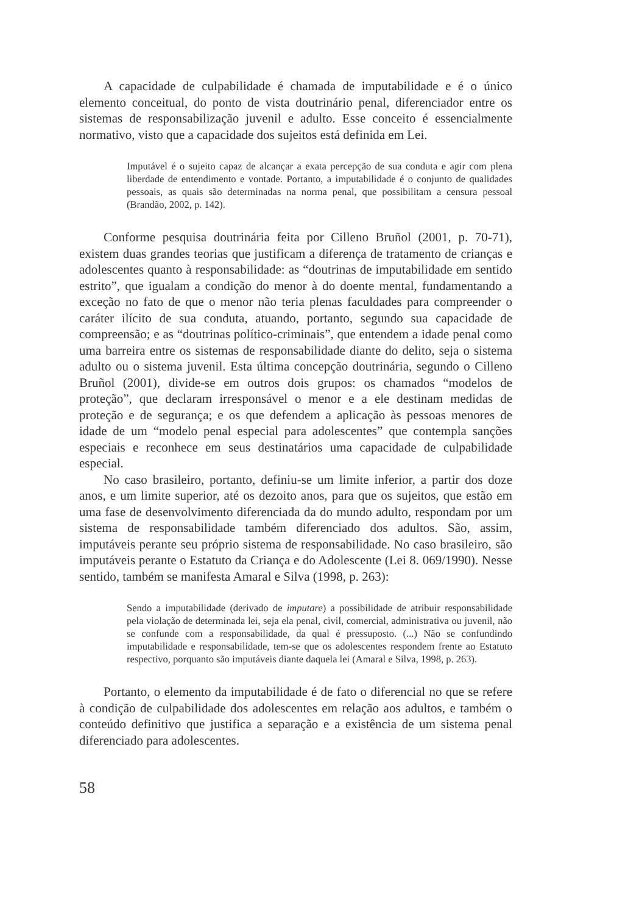A capacidade de culpabilidade é chamada de imputabilidade e é o único elemento conceitual, do ponto de vista doutrinário penal, diferenciador entre os sistemas de responsabilização juvenil e adulto. Esse conceito é essencialmente normativo, visto que a capacidade dos sujeitos está definida em Lei.
Imputável é o sujeito capaz de alcançar a exata percepção de sua conduta e agir com plena liberdade de entendimento e vontade. Portanto, a imputabilidade é o conjunto de qualidades pessoais, as quais são determinadas na norma penal, que possibilitam a censura pessoal (Brandão, 2002, p. 142).
Conforme pesquisa doutrinária feita por Cilleno Bruñol (2001, p. 70-71), existem duas grandes teorias que justificam a diferença de tratamento de crianças e adolescentes quanto à responsabilidade: as “doutrinas de imputabilidade em sentido estrito”, que igualam a condição do menor à do doente mental, fundamentando a exceção no fato de que o menor não teria plenas faculdades para compreender o caráter ilícito de sua conduta, atuando, portanto, segundo sua capacidade de compreensão; e as “doutrinas político-criminais”, que entendem a idade penal como uma barreira entre os sistemas de responsabilidade diante do delito, seja o sistema adulto ou o sistema juvenil. Esta última concepção doutrinária, segundo o Cilleno Bruñol (2001), divide-se em outros dois grupos: os chamados “modelos de proteção”, que declaram irresponsável o menor e a ele destinam medidas de proteção e de segurança; e os que defendem a aplicação às pessoas menores de idade de um “modelo penal especial para adolescentes” que contempla sanções especiais e reconhece em seus destinatários uma capacidade de culpabilidade especial.
No caso brasileiro, portanto, definiu-se um limite inferior, a partir dos doze anos, e um limite superior, até os dezoito anos, para que os sujeitos, que estão em uma fase de desenvolvimento diferenciada da do mundo adulto, respondam por um sistema de responsabilidade também diferenciado dos adultos. São, assim, imputáveis perante seu próprio sistema de responsabilidade. No caso brasileiro, são imputáveis perante o Estatuto da Criança e do Adolescente (Lei 8. 069/1990). Nesse sentido, também se manifesta Amaral e Silva (1998, p. 263):
Sendo a imputabilidade (derivado de imputare) a possibilidade de atribuir responsabilidade pela violação de determinada lei, seja ela penal, civil, comercial, administrativa ou juvenil, não se confunde com a responsabilidade, da qual é pressuposto. (...) Não se confundindo imputabilidade e responsabilidade, tem-se que os adolescentes respondem frente ao Estatuto respectivo, porquanto são imputáveis diante daquela lei (Amaral e Silva, 1998, p. 263).
Portanto, o elemento da imputabilidade é de fato o diferencial no que se refere à condição de culpabilidade dos adolescentes em relação aos adultos, e também o conteúdo definitivo que justifica a separação e a existência de um sistema penal diferenciado para adolescentes.
58